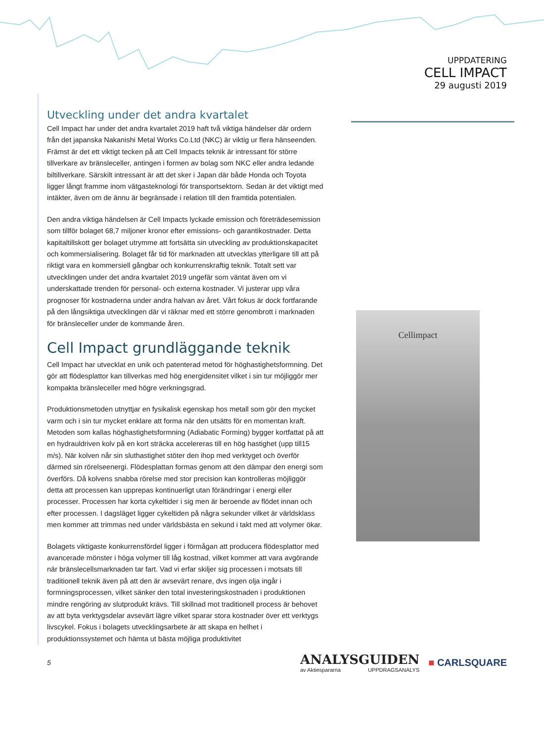UPPDATERING
CELL IMPACT
29 augusti 2019
Utveckling under det andra kvartalet
Cell Impact har under det andra kvartalet 2019 haft två viktiga händelser där ordern från det japanska Nakanishi Metal Works Co.Ltd (NKC) är viktig ur flera hänseenden. Främst är det ett viktigt tecken på att Cell Impacts teknik är intressant för större tillverkare av bränsleceller, antingen i formen av bolag som NKC eller andra ledande biltillverkare. Särskilt intressant är att det sker i Japan där både Honda och Toyota ligger långt framme inom vätgasteknologi för transportsektorn. Sedan är det viktigt med intäkter, även om de ännu är begränsade i relation till den framtida potentialen.
Den andra viktiga händelsen är Cell Impacts lyckade emission och företrädesemission som tillför bolaget 68,7 miljoner kronor efter emissions- och garantikostnader. Detta kapitaltillskott ger bolaget utrymme att fortsätta sin utveckling av produktionskapacitet och kommersialisering. Bolaget får tid för marknaden att utvecklas ytterligare till att på riktigt vara en kommersiell gångbar och konkurrenskraftig teknik. Totalt sett var utvecklingen under det andra kvartalet 2019 ungefär som väntat även om vi underskattade trenden för personal- och externa kostnader. Vi justerar upp våra prognoser för kostnaderna under andra halvan av året. Vårt fokus är dock fortfarande på den långsiktiga utvecklingen där vi räknar med ett större genombrott i marknaden för bränsleceller under de kommande åren.
Cell Impact grundläggande teknik
Cell Impact har utvecklat en unik och patenterad metod för höghastighetsformning. Det gör att flödesplattor kan tillverkas med hög energidensitet vilket i sin tur möjliggör mer kompakta bränsleceller med högre verkningsgrad.
Produktionsmetoden utnyttjar en fysikalisk egenskap hos metall som gör den mycket varm och i sin tur mycket enklare att forma när den utsätts för en momentan kraft. Metoden som kallas höghastighetsformning (Adiabatic Forming) bygger kortfattat på att en hydrauldriven kolv på en kort sträcka accelereras till en hög hastighet (upp till15 m/s). När kolven når sin sluthastighet stöter den ihop med verktyget och överför därmed sin rörelseenergi. Flödesplattan formas genom att den dämpar den energi som överförs. Då kolvens snabba rörelse med stor precision kan kontrolleras möjliggör detta att processen kan upprepas kontinuerligt utan förändringar i energi eller processer. Processen har korta cykeltider i sig men är beroende av flödet innan och efter processen. I dagsläget ligger cykeltiden på några sekunder vilket är världsklass men kommer att trimmas ned under världsbästa en sekund i takt med att volymer ökar.
Bolagets viktigaste konkurrensfördel ligger i förmågan att producera flödesplattor med avancerade mönster i höga volymer till låg kostnad, vilket kommer att vara avgörande när bränslecellsmarknaden tar fart. Vad vi erfar skiljer sig processen i motsats till traditionell teknik även på att den är avsevärt renare, dvs ingen olja ingår i formningsprocessen, vilket sänker den total investeringskostnaden i produktionen mindre rengöring av slutprodukt krävs. Till skillnad mot traditionell process är behovet av att byta verktygsdelar avsevärt lägre vilket sparar stora kostnader över ett verktygs livscykel. Fokus i bolagets utvecklingsarbete är att skapa en helhet i produktionssystemet och hämta ut bästa möjliga produktivitet
Cellimpact
5
ANALYSGUIDEN
av Aktiespararna UPPDRAGSANALYS
■ CARLSQUARE